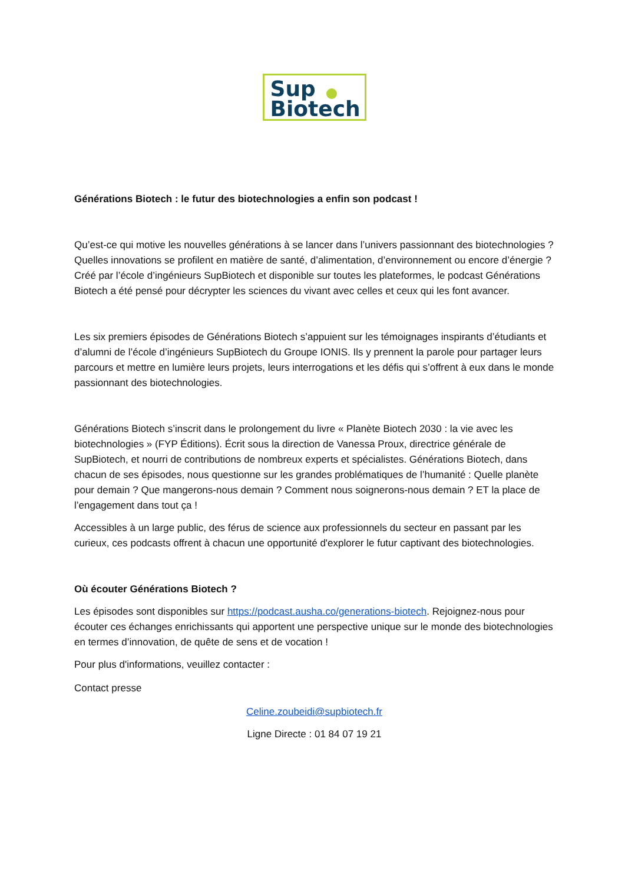Sup
Biotech
Générations Biotech : le futur des biotechnologies a enfin son podcast !
Qu’est-ce qui motive les nouvelles générations à se lancer dans l’univers passionnant des biotechnologies ? Quelles innovations se profilent en matière de santé, d’alimentation, d’environnement ou encore d’énergie ? Créé par l’école d’ingénieurs SupBiotech et disponible sur toutes les plateformes, le podcast Générations Biotech a été pensé pour décrypter les sciences du vivant avec celles et ceux qui les font avancer.
Les six premiers épisodes de Générations Biotech s’appuient sur les témoignages inspirants d’étudiants et d’alumni de l’école d’ingénieurs SupBiotech du Groupe IONIS. Ils y prennent la parole pour partager leurs parcours et mettre en lumière leurs projets, leurs interrogations et les défis qui s’offrent à eux dans le monde passionnant des biotechnologies.
Générations Biotech s’inscrit dans le prolongement du livre « Planète Biotech 2030 : la vie avec les biotechnologies » (FYP Éditions). Écrit sous la direction de Vanessa Proux, directrice générale de SupBiotech, et nourri de contributions de nombreux experts et spécialistes. Générations Biotech, dans chacun de ses épisodes, nous questionne sur les grandes problématiques de l’humanité : Quelle planète pour demain ? Que mangerons-nous demain ? Comment nous soignerons-nous demain ? ET la place de l’engagement dans tout ça !
Accessibles à un large public, des férus de science aux professionnels du secteur en passant par les curieux, ces podcasts offrent à chacun une opportunité d'explorer le futur captivant des biotechnologies.
Où écouter Générations Biotech ?
Les épisodes sont disponibles sur https://podcast.ausha.co/generations-biotech. Rejoignez-nous pour écouter ces échanges enrichissants qui apportent une perspective unique sur le monde des biotechnologies en termes d’innovation, de quête de sens et de vocation !
Pour plus d'informations, veuillez contacter :
Contact presse
Celine.zoubeidi@supbiotech.fr
Ligne Directe : 01 84 07 19 21